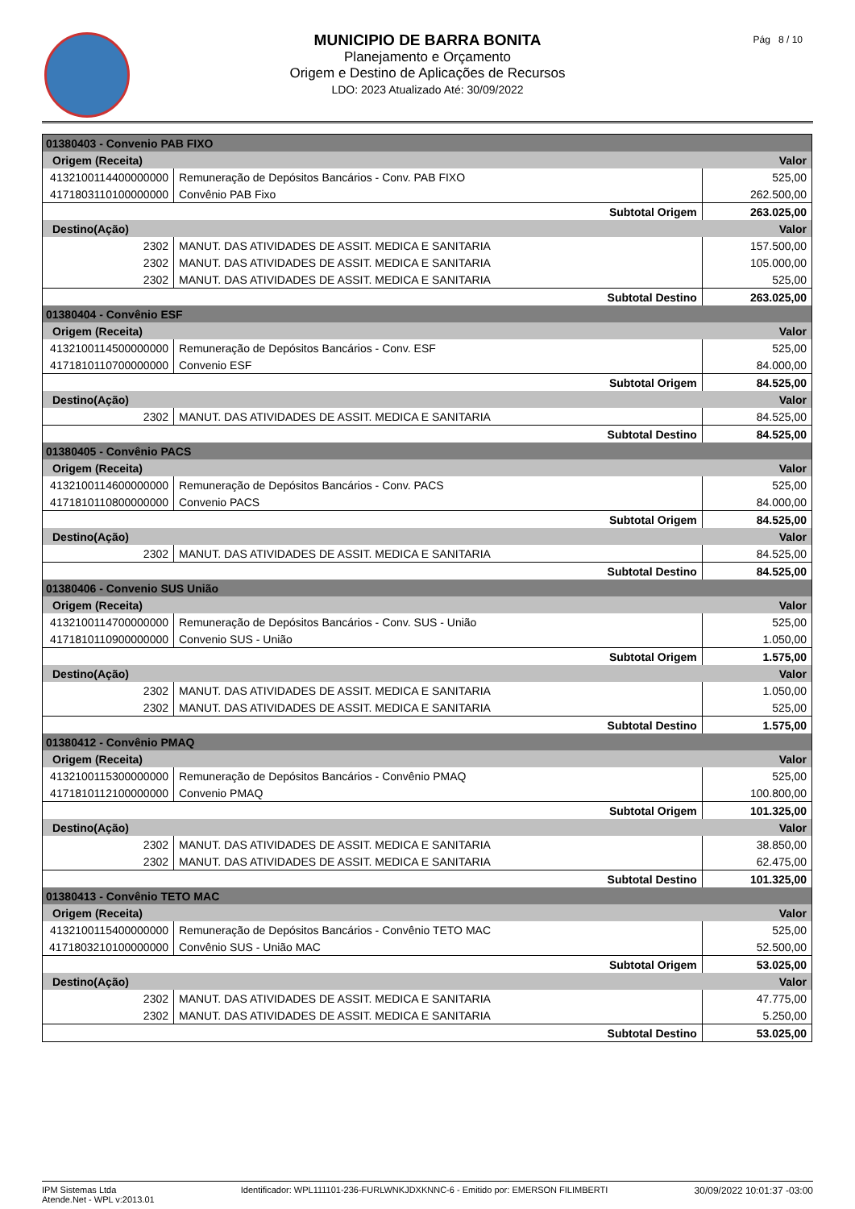MUNICIPIO DE BARRA BONITA
Planejamento e Orçamento
Origem e Destino de Aplicações de Recursos
LDO: 2023 Atualizado Até: 30/09/2022
Pág 8 / 10
| 01380403 - Convenio PAB FIXO | | |
| Origem (Receita) | | Valor |
| 4132100114400000000 | Remuneração de Depósitos Bancários - Conv. PAB FIXO | 525,00 |
| 4171803110100000000 | Convênio PAB Fixo | 262.500,00 |
| Subtotal Origem | | 263.025,00 |
| Destino(Ação) | | Valor |
| 2302 | MANUT. DAS ATIVIDADES DE ASSIT. MEDICA E SANITARIA | 157.500,00 |
| 2302 | MANUT. DAS ATIVIDADES DE ASSIT. MEDICA E SANITARIA | 105.000,00 |
| 2302 | MANUT. DAS ATIVIDADES DE ASSIT. MEDICA E SANITARIA | 525,00 |
| Subtotal Destino | | 263.025,00 |
| 01380404 - Convênio ESF | | |
| Origem (Receita) | | Valor |
| 4132100114500000000 | Remuneração de Depósitos Bancários - Conv. ESF | 525,00 |
| 4171810110700000000 | Convenio ESF | 84.000,00 |
| Subtotal Origem | | 84.525,00 |
| Destino(Ação) | | Valor |
| 2302 | MANUT. DAS ATIVIDADES DE ASSIT. MEDICA E SANITARIA | 84.525,00 |
| Subtotal Destino | | 84.525,00 |
| 01380405 - Convênio PACS | | |
| Origem (Receita) | | Valor |
| 4132100114600000000 | Remuneração de Depósitos Bancários - Conv. PACS | 525,00 |
| 4171810110800000000 | Convenio PACS | 84.000,00 |
| Subtotal Origem | | 84.525,00 |
| Destino(Ação) | | Valor |
| 2302 | MANUT. DAS ATIVIDADES DE ASSIT. MEDICA E SANITARIA | 84.525,00 |
| Subtotal Destino | | 84.525,00 |
| 01380406 - Convenio SUS União | | |
| Origem (Receita) | | Valor |
| 4132100114700000000 | Remuneração de Depósitos Bancários - Conv. SUS - União | 525,00 |
| 4171810110900000000 | Convenio SUS - União | 1.050,00 |
| Subtotal Origem | | 1.575,00 |
| Destino(Ação) | | Valor |
| 2302 | MANUT. DAS ATIVIDADES DE ASSIT. MEDICA E SANITARIA | 1.050,00 |
| 2302 | MANUT. DAS ATIVIDADES DE ASSIT. MEDICA E SANITARIA | 525,00 |
| Subtotal Destino | | 1.575,00 |
| 01380412 - Convênio PMAQ | | |
| Origem (Receita) | | Valor |
| 4132100115300000000 | Remuneração de Depósitos Bancários - Convênio PMAQ | 525,00 |
| 4171810112100000000 | Convenio PMAQ | 100.800,00 |
| Subtotal Origem | | 101.325,00 |
| Destino(Ação) | | Valor |
| 2302 | MANUT. DAS ATIVIDADES DE ASSIT. MEDICA E SANITARIA | 38.850,00 |
| 2302 | MANUT. DAS ATIVIDADES DE ASSIT. MEDICA E SANITARIA | 62.475,00 |
| Subtotal Destino | | 101.325,00 |
| 01380413 - Convênio TETO MAC | | |
| Origem (Receita) | | Valor |
| 4132100115400000000 | Remuneração de Depósitos Bancários - Convênio TETO MAC | 525,00 |
| 4171803210100000000 | Convênio SUS - União MAC | 52.500,00 |
| Subtotal Origem | | 53.025,00 |
| Destino(Ação) | | Valor |
| 2302 | MANUT. DAS ATIVIDADES DE ASSIT. MEDICA E SANITARIA | 47.775,00 |
| 2302 | MANUT. DAS ATIVIDADES DE ASSIT. MEDICA E SANITARIA | 5.250,00 |
| Subtotal Destino | | 53.025,00 |
IPM Sistemas Ltda
Atende.Net - WPL v:2013.01
Identificador: WPL111101-236-FURLWNKJDXKNNC-6 - Emitido por: EMERSON FILIMBERTI
30/09/2022 10:01:37 -03:00